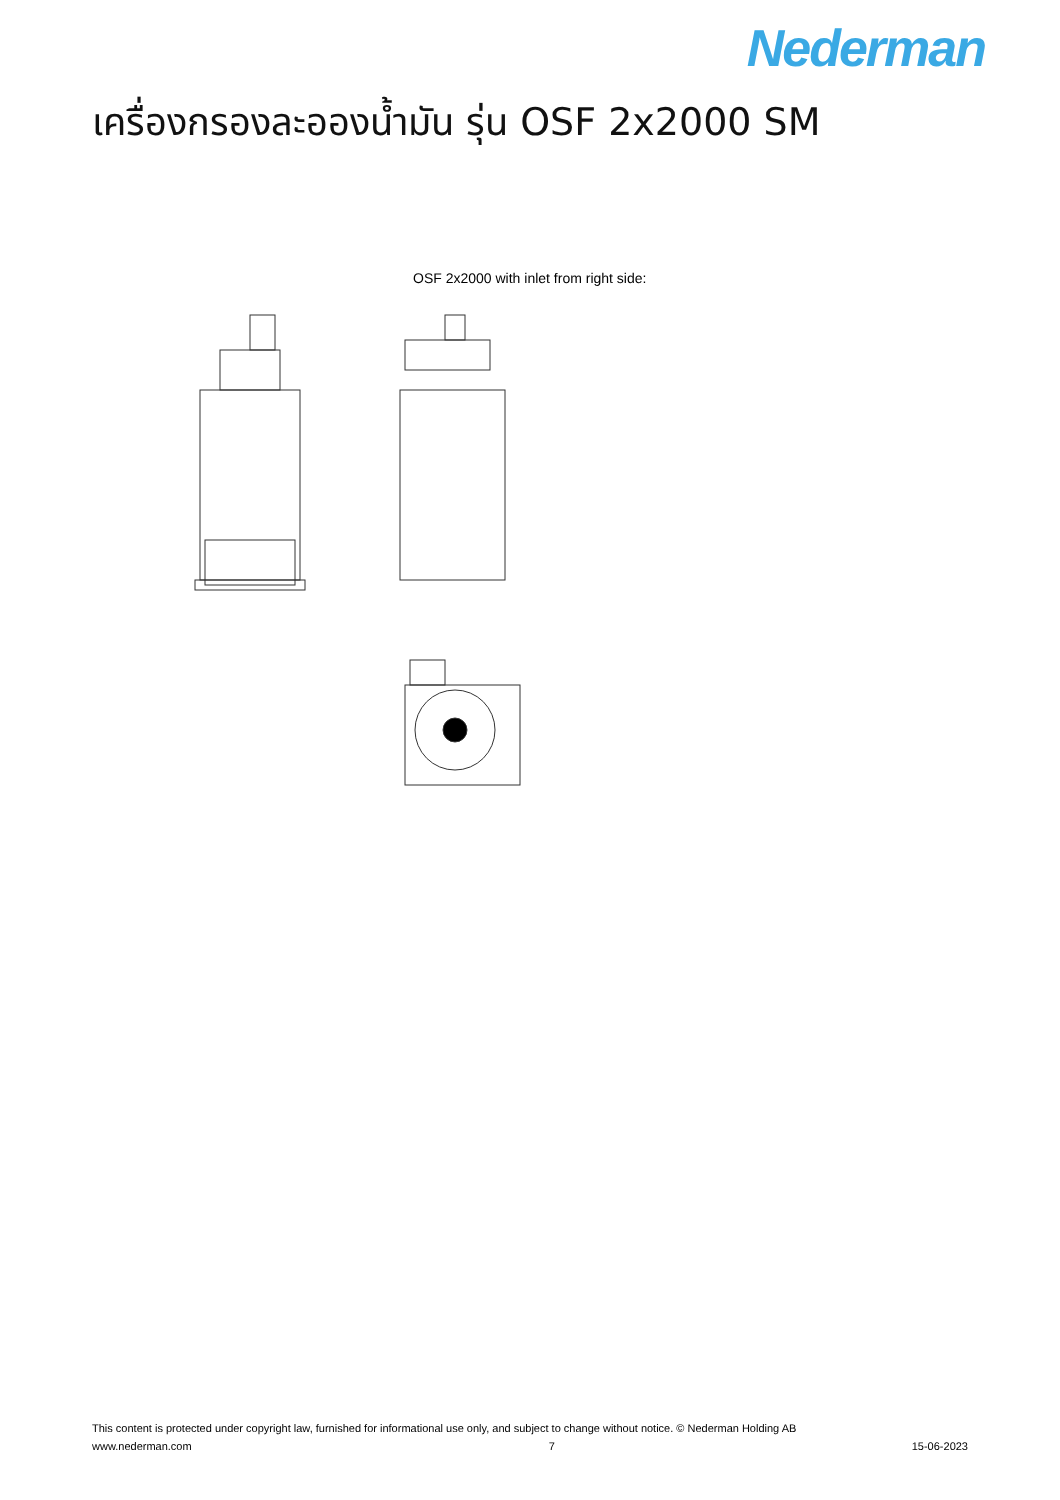Nederman
เครื่องกรองละอองน้ำมัน รุ่น OSF 2x2000 SM
OSF 2x2000 with inlet from right side:
This content is protected under copyright law, furnished for informational use only, and subject to change without notice. © Nederman Holding AB
www.nederman.com 7 15-06-2023